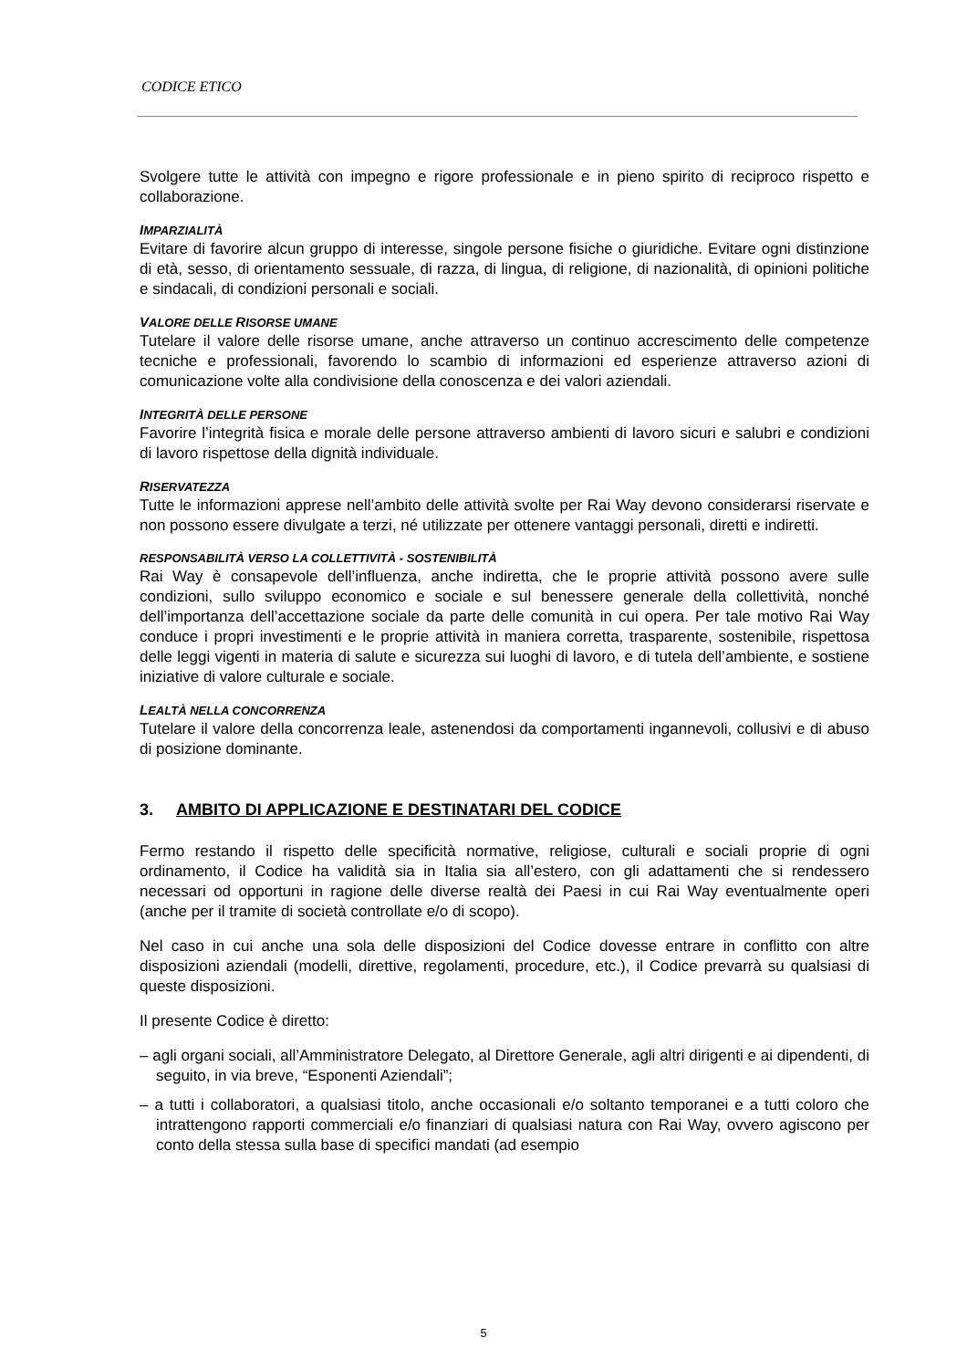CODICE ETICO
Svolgere tutte le attività con impegno e rigore professionale e in pieno spirito di reciproco rispetto e collaborazione.
IMPARZIALITÀ
Evitare di favorire alcun gruppo di interesse, singole persone fisiche o giuridiche. Evitare ogni distinzione di età, sesso, di orientamento sessuale, di razza, di lingua, di religione, di nazionalità, di opinioni politiche e sindacali, di condizioni personali e sociali.
VALORE DELLE RISORSE UMANE
Tutelare il valore delle risorse umane, anche attraverso un continuo accrescimento delle competenze tecniche e professionali, favorendo lo scambio di informazioni ed esperienze attraverso azioni di comunicazione volte alla condivisione della conoscenza e dei valori aziendali.
INTEGRITÀ DELLE PERSONE
Favorire l’integrità fisica e morale delle persone attraverso ambienti di lavoro sicuri e salubri e condizioni di lavoro rispettose della dignità individuale.
RISERVATEZZA
Tutte le informazioni apprese nell’ambito delle attività svolte per Rai Way devono considerarsi riservate e non possono essere divulgate a terzi, né utilizzate per ottenere vantaggi personali, diretti e indiretti.
RESPONSABILITÀ VERSO LA COLLETTIVITÀ - SOSTENIBILITÀ
Rai Way è consapevole dell’influenza, anche indiretta, che le proprie attività possono avere sulle condizioni, sullo sviluppo economico e sociale e sul benessere generale della collettività, nonché dell’importanza dell’accettazione sociale da parte delle comunità in cui opera. Per tale motivo Rai Way conduce i propri investimenti e le proprie attività in maniera corretta, trasparente, sostenibile, rispettosa delle leggi vigenti in materia di salute e sicurezza sui luoghi di lavoro, e di tutela dell’ambiente, e sostiene iniziative di valore culturale e sociale.
LEALTÀ NELLA CONCORRENZA
Tutelare il valore della concorrenza leale, astenendosi da comportamenti ingannevoli, collusivi e di abuso di posizione dominante.
3. AMBITO DI APPLICAZIONE E DESTINATARI DEL CODICE
Fermo restando il rispetto delle specificità normative, religiose, culturali e sociali proprie di ogni ordinamento, il Codice ha validità sia in Italia sia all’estero, con gli adattamenti che si rendessero necessari od opportuni in ragione delle diverse realtà dei Paesi in cui Rai Way eventualmente operi (anche per il tramite di società controllate e/o di scopo).
Nel caso in cui anche una sola delle disposizioni del Codice dovesse entrare in conflitto con altre disposizioni aziendali (modelli, direttive, regolamenti, procedure, etc.), il Codice prevarrà su qualsiasi di queste disposizioni.
Il presente Codice è diretto:
– agli organi sociali, all’Amministratore Delegato, al Direttore Generale, agli altri dirigenti e ai dipendenti, di seguito, in via breve, “Esponenti Aziendali”;
– a tutti i collaboratori, a qualsiasi titolo, anche occasionali e/o soltanto temporanei e a tutti coloro che intrattengono rapporti commerciali e/o finanziari di qualsiasi natura con Rai Way, ovvero agiscono per conto della stessa sulla base di specifici mandati (ad esempio
5